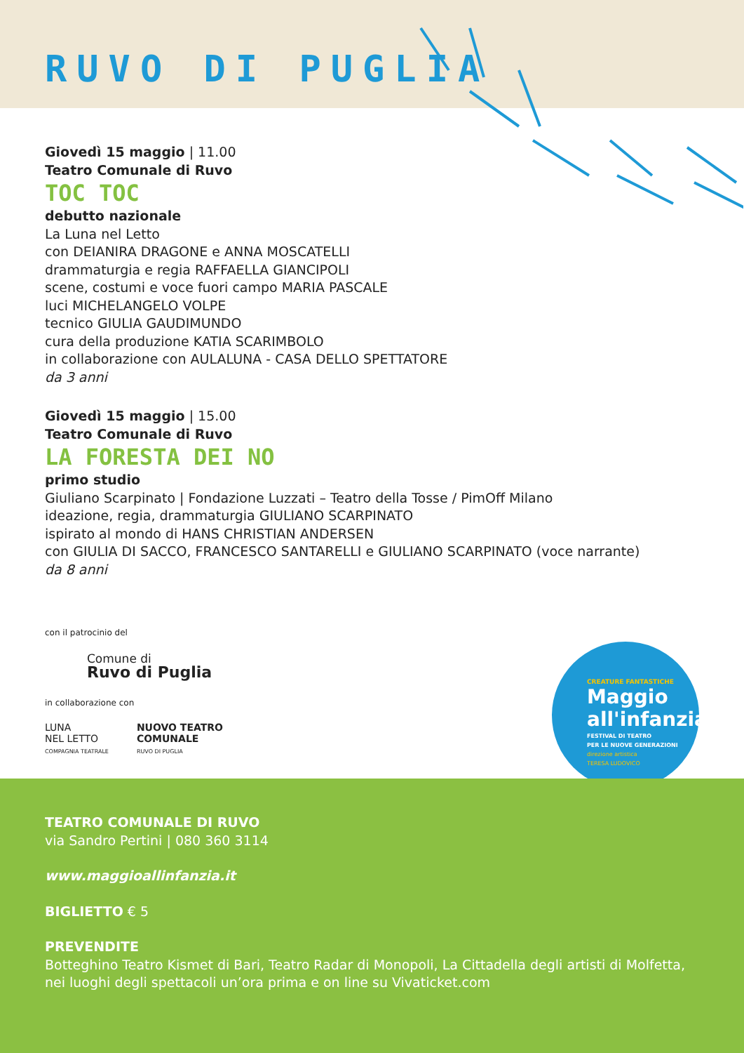RUVO DI PUGLIA
Giovedì 15 maggio | 11.00
Teatro Comunale di Ruvo
TOC TOC
debutto nazionale
La Luna nel Letto
con DEIANIRA DRAGONE e ANNA MOSCATELLI
drammaturgia e regia RAFFAELLA GIANCIPOLI
scene, costumi e voce fuori campo MARIA PASCALE
luci MICHELANGELO VOLPE
tecnico GIULIA GAUDIMUNDO
cura della produzione KATIA SCARIMBOLO
in collaborazione con AULALUNA - CASA DELLO SPETTATORE
da 3 anni
Giovedì 15 maggio | 15.00
Teatro Comunale di Ruvo
LA FORESTA DEI NO
primo studio
Giuliano Scarpinato | Fondazione Luzzati – Teatro della Tosse / PimOff Milano
ideazione, regia, drammaturgia GIULIANO SCARPINATO
ispirato al mondo di HANS CHRISTIAN ANDERSEN
con GIULIA DI SACCO, FRANCESCO SANTARELLI e GIULIANO SCARPINATO (voce narrante)
da 8 anni
con il patrocinio del
Comune di
Ruvo di Puglia
in collaborazione con
LUNA
NEL LETTO
COMPAGNIA TEATRALE
NUOVO TEATRO
COMUNALE
RUVO DI PUGLIA
CREATURE FANTASTICHE
Maggio
all'infanzia
FESTIVAL DI TEATRO
PER LE NUOVE GENERAZIONI
direzione artistica
TERESA LUDOVICO
TEATRO COMUNALE DI RUVO
via Sandro Pertini | 080 360 3114
www.maggioallinfanzia.it
BIGLIETTO € 5
PREVENDITE
Botteghino Teatro Kismet di Bari, Teatro Radar di Monopoli, La Cittadella degli artisti di Molfetta, nei luoghi degli spettacoli un’ora prima e on line su Vivaticket.com